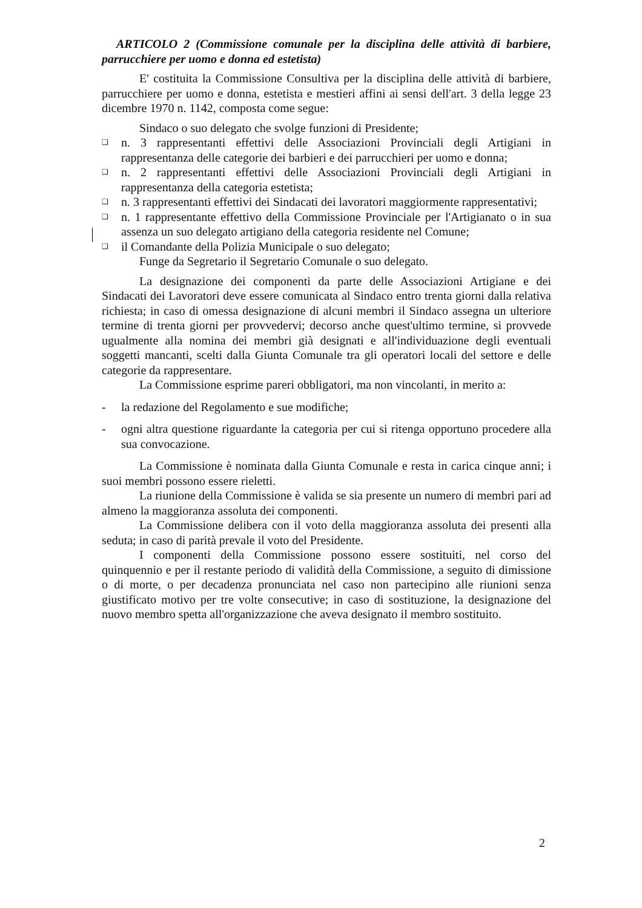ARTICOLO 2 (Commissione comunale per la disciplina delle attività di barbiere, parrucchiere per uomo e donna ed estetista)
E' costituita la Commissione Consultiva per la disciplina delle attività di barbiere, parrucchiere per uomo e donna, estetista e mestieri affini ai sensi dell'art. 3 della legge 23 dicembre 1970 n. 1142, composta come segue:
Sindaco o suo delegato che svolge funzioni di Presidente;
❑ n. 3 rappresentanti effettivi delle Associazioni Provinciali degli Artigiani in rappresentanza delle categorie dei barbieri e dei parrucchieri per uomo e donna;
❑ n. 2 rappresentanti effettivi delle Associazioni Provinciali degli Artigiani in rappresentanza della categoria estetista;
❑ n. 3 rappresentanti effettivi dei Sindacati dei lavoratori maggiormente rappresentativi;
❑ n. 1 rappresentante effettivo della Commissione Provinciale per l'Artigianato o in sua assenza un suo delegato artigiano della categoria residente nel Comune;
❑ il Comandante della Polizia Municipale o suo delegato;
Funge da Segretario il Segretario Comunale o suo delegato.
La designazione dei componenti da parte delle Associazioni Artigiane e dei Sindacati dei Lavoratori deve essere comunicata al Sindaco entro trenta giorni dalla relativa richiesta; in caso di omessa designazione di alcuni membri il Sindaco assegna un ulteriore termine di trenta giorni per provvedervi; decorso anche quest'ultimo termine, si provvede ugualmente alla nomina dei membri già designati e all'individuazione degli eventuali soggetti mancanti, scelti dalla Giunta Comunale tra gli operatori locali del settore e delle categorie da rappresentare.
La Commissione esprime pareri obbligatori, ma non vincolanti, in merito a:
- la redazione del Regolamento e sue modifiche;
- ogni altra questione riguardante la categoria per cui si ritenga opportuno procedere alla sua convocazione.
La Commissione è nominata dalla Giunta Comunale e resta in carica cinque anni; i suoi membri possono essere rieletti.
La riunione della Commissione è valida se sia presente un numero di membri pari ad almeno la maggioranza assoluta dei componenti.
La Commissione delibera con il voto della maggioranza assoluta dei presenti alla seduta; in caso di parità prevale il voto del Presidente.
I componenti della Commissione possono essere sostituiti, nel corso del quinquennio e per il restante periodo di validità della Commissione, a seguito di dimissione o di morte, o per decadenza pronunciata nel caso non partecipino alle riunioni senza giustificato motivo per tre volte consecutive; in caso di sostituzione, la designazione del nuovo membro spetta all'organizzazione che aveva designato il membro sostituito.
2